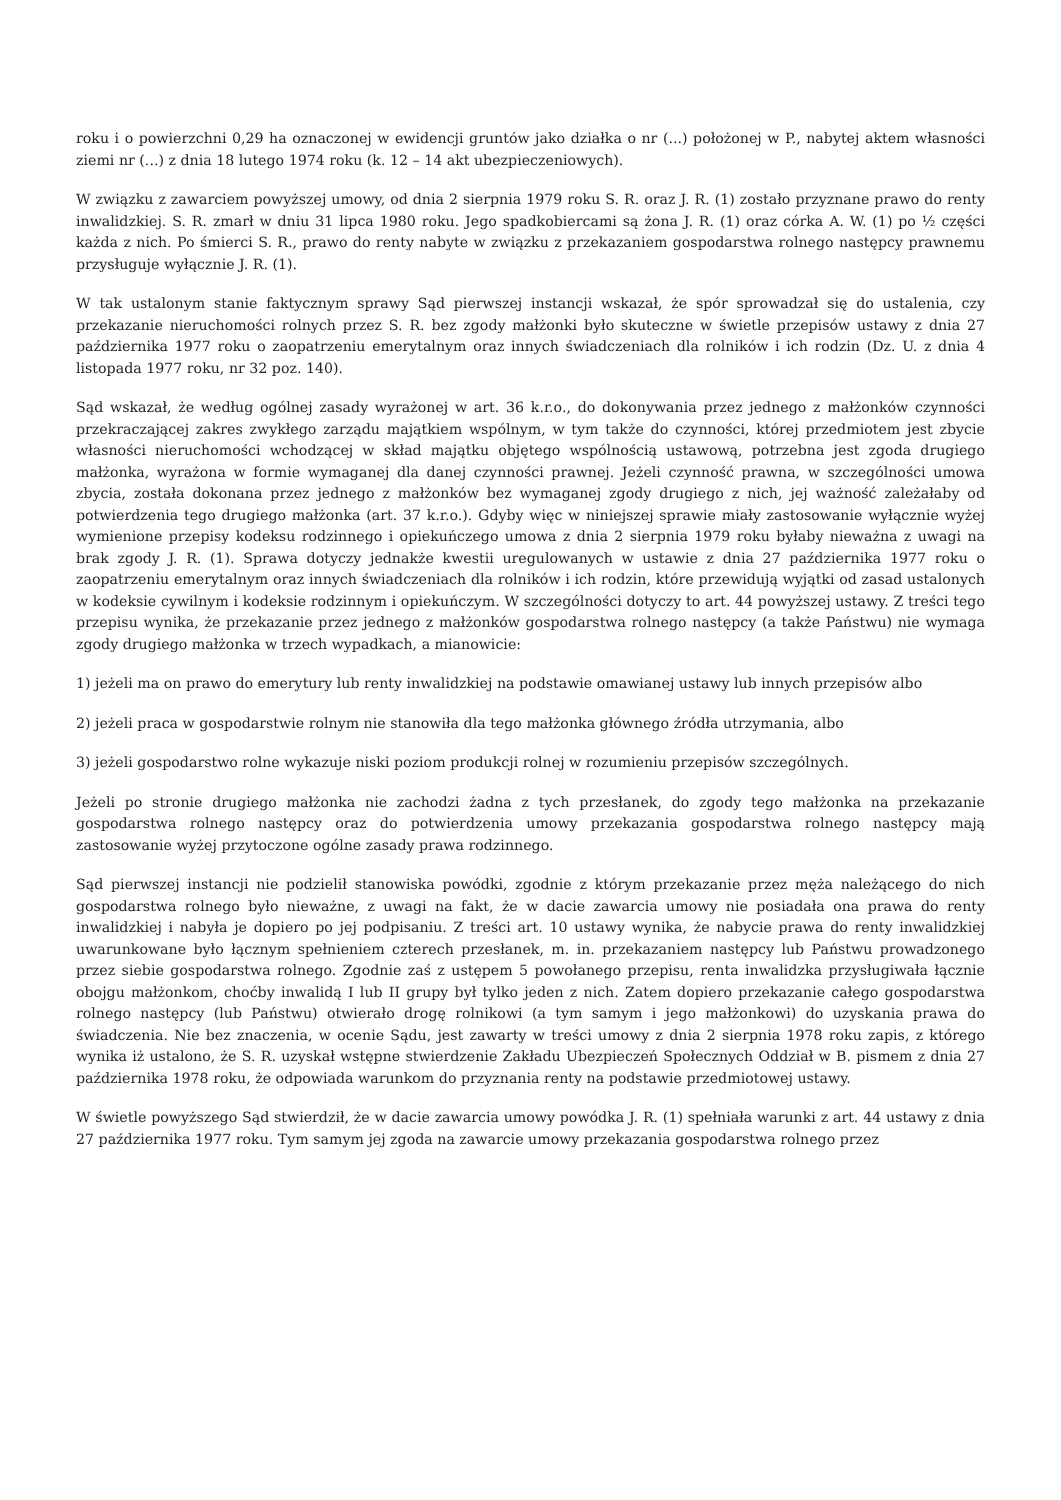roku i o powierzchni 0,29 ha oznaczonej w ewidencji gruntów jako działka o nr (...) położonej w P., nabytej aktem własności ziemi nr (...) z dnia 18 lutego 1974 roku (k. 12 – 14 akt ubezpieczeniowych).
W związku z zawarciem powyższej umowy, od dnia 2 sierpnia 1979 roku S. R. oraz J. R. (1) zostało przyznane prawo do renty inwalidzkiej. S. R. zmarł w dniu 31 lipca 1980 roku. Jego spadkobiercami są żona J. R. (1) oraz córka A. W. (1) po ½ części każda z nich. Po śmierci S. R., prawo do renty nabyte w związku z przekazaniem gospodarstwa rolnego następcy prawnemu przysługuje wyłącznie J. R. (1).
W tak ustalonym stanie faktycznym sprawy Sąd pierwszej instancji wskazał, że spór sprowadzał się do ustalenia, czy przekazanie nieruchomości rolnych przez S. R. bez zgody małżonki było skuteczne w świetle przepisów ustawy z dnia 27 października 1977 roku o zaopatrzeniu emerytalnym oraz innych świadczeniach dla rolników i ich rodzin (Dz. U. z dnia 4 listopada 1977 roku, nr 32 poz. 140).
Sąd wskazał, że według ogólnej zasady wyrażonej w art. 36 k.r.o., do dokonywania przez jednego z małżonków czynności przekraczającej zakres zwykłego zarządu majątkiem wspólnym, w tym także do czynności, której przedmiotem jest zbycie własności nieruchomości wchodzącej w skład majątku objętego wspólnością ustawową, potrzebna jest zgoda drugiego małżonka, wyrażona w formie wymaganej dla danej czynności prawnej. Jeżeli czynność prawna, w szczególności umowa zbycia, została dokonana przez jednego z małżonków bez wymaganej zgody drugiego z nich, jej ważność zależałaby od potwierdzenia tego drugiego małżonka (art. 37 k.r.o.). Gdyby więc w niniejszej sprawie miały zastosowanie wyłącznie wyżej wymienione przepisy kodeksu rodzinnego i opiekuńczego umowa z dnia 2 sierpnia 1979 roku byłaby nieważna z uwagi na brak zgody J. R. (1). Sprawa dotyczy jednakże kwestii uregulowanych w ustawie z dnia 27 października 1977 roku o zaopatrzeniu emerytalnym oraz innych świadczeniach dla rolników i ich rodzin, które przewidują wyjątki od zasad ustalonych w kodeksie cywilnym i kodeksie rodzinnym i opiekuńczym. W szczególności dotyczy to art. 44 powyższej ustawy. Z treści tego przepisu wynika, że przekazanie przez jednego z małżonków gospodarstwa rolnego następcy (a także Państwu) nie wymaga zgody drugiego małżonka w trzech wypadkach, a mianowicie:
1) jeżeli ma on prawo do emerytury lub renty inwalidzkiej na podstawie omawianej ustawy lub innych przepisów albo
2) jeżeli praca w gospodarstwie rolnym nie stanowiła dla tego małżonka głównego źródła utrzymania, albo
3) jeżeli gospodarstwo rolne wykazuje niski poziom produkcji rolnej w rozumieniu przepisów szczególnych.
Jeżeli po stronie drugiego małżonka nie zachodzi żadna z tych przesłanek, do zgody tego małżonka na przekazanie gospodarstwa rolnego następcy oraz do potwierdzenia umowy przekazania gospodarstwa rolnego następcy mają zastosowanie wyżej przytoczone ogólne zasady prawa rodzinnego.
Sąd pierwszej instancji nie podzielił stanowiska powódki, zgodnie z którym przekazanie przez męża należącego do nich gospodarstwa rolnego było nieważne, z uwagi na fakt, że w dacie zawarcia umowy nie posiadała ona prawa do renty inwalidzkiej i nabyła je dopiero po jej podpisaniu. Z treści art. 10 ustawy wynika, że nabycie prawa do renty inwalidzkiej uwarunkowane było łącznym spełnieniem czterech przesłanek, m. in. przekazaniem następcy lub Państwu prowadzonego przez siebie gospodarstwa rolnego. Zgodnie zaś z ustępem 5 powołanego przepisu, renta inwalidzka przysługiwała łącznie obojgu małżonkom, choćby inwalidą I lub II grupy był tylko jeden z nich. Zatem dopiero przekazanie całego gospodarstwa rolnego następcy (lub Państwu) otwierało drogę rolnikowi (a tym samym i jego małżonkowi) do uzyskania prawa do świadczenia. Nie bez znaczenia, w ocenie Sądu, jest zawarty w treści umowy z dnia 2 sierpnia 1978 roku zapis, z którego wynika iż ustalono, że S. R. uzyskał wstępne stwierdzenie Zakładu Ubezpieczeń Społecznych Oddział w B. pismem z dnia 27 października 1978 roku, że odpowiada warunkom do przyznania renty na podstawie przedmiotowej ustawy.
W świetle powyższego Sąd stwierdził, że w dacie zawarcia umowy powódka J. R. (1) spełniała warunki z art. 44 ustawy z dnia 27 października 1977 roku. Tym samym jej zgoda na zawarcie umowy przekazania gospodarstwa rolnego przez